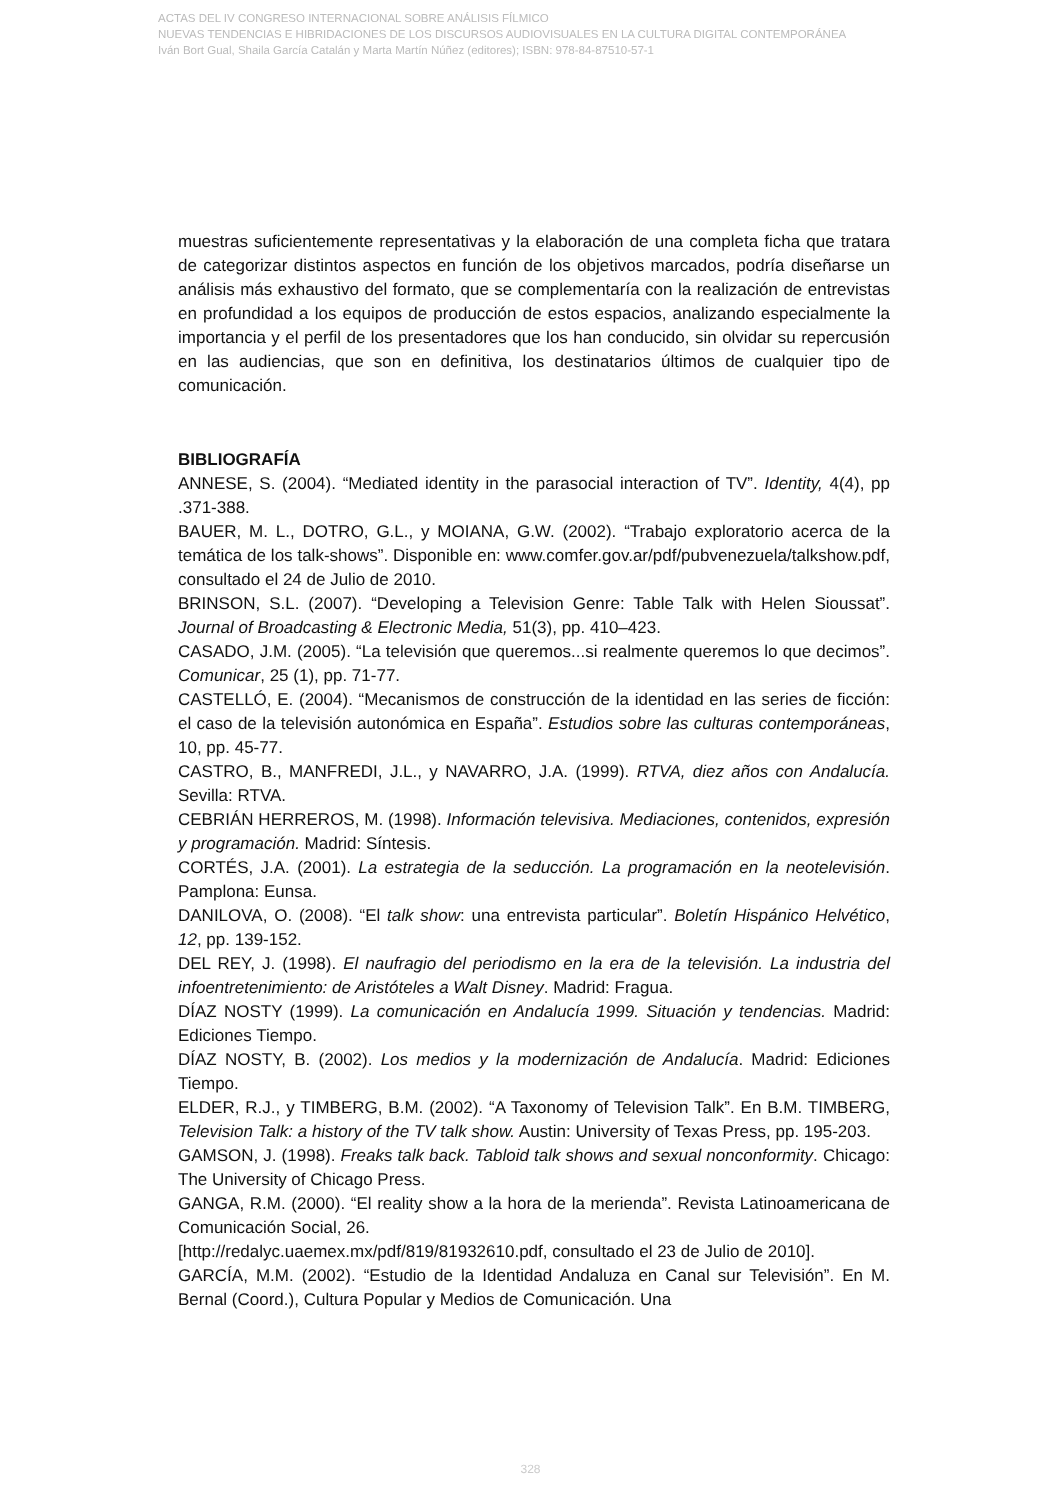ACTAS DEL IV CONGRESO INTERNACIONAL SOBRE ANÁLISIS FÍLMICO
NUEVAS TENDENCIAS E HIBRIDACIONES DE LOS DISCURSOS AUDIOVISUALES EN LA CULTURA DIGITAL CONTEMPORÁNEA
Iván Bort Gual, Shaila García Catalán y Marta Martín Núñez (editores); ISBN: 978-84-87510-57-1
muestras suficientemente representativas y la elaboración de una completa ficha que tratara de categorizar distintos aspectos en función de los objetivos marcados, podría diseñarse un análisis más exhaustivo del formato, que se complementaría con la realización de entrevistas en profundidad a los equipos de producción de estos espacios, analizando especialmente la importancia y el perfil de los presentadores que los han conducido, sin olvidar su repercusión en las audiencias, que son en definitiva, los destinatarios últimos de cualquier tipo de comunicación.
BIBLIOGRAFÍA
ANNESE, S. (2004). “Mediated identity in the parasocial interaction of TV”. Identity, 4(4), pp .371-388.
BAUER, M. L., DOTRO, G.L., y MOIANA, G.W. (2002). “Trabajo exploratorio acerca de la temática de los talk-shows”. Disponible en: www.comfer.gov.ar/pdf/pubvenezuela/talkshow.pdf, consultado el 24 de Julio de 2010.
BRINSON, S.L. (2007). “Developing a Television Genre: Table Talk with Helen Sioussat”. Journal of Broadcasting & Electronic Media, 51(3), pp. 410–423.
CASADO, J.M. (2005). “La televisión que queremos...si realmente queremos lo que decimos”. Comunicar, 25 (1), pp. 71-77.
CASTELLÓ, E. (2004). “Mecanismos de construcción de la identidad en las series de ficción: el caso de la televisión autonómica en España”. Estudios sobre las culturas contemporáneas, 10, pp. 45-77.
CASTRO, B., MANFREDI, J.L., y NAVARRO, J.A. (1999). RTVA, diez años con Andalucía. Sevilla: RTVA.
CEBRIÁN HERREROS, M. (1998). Información televisiva. Mediaciones, contenidos, expresión y programación. Madrid: Síntesis.
CORTÉS, J.A. (2001). La estrategia de la seducción. La programación en la neotelevisión. Pamplona: Eunsa.
DANILOVA, O. (2008). “El talk show: una entrevista particular”. Boletín Hispánico Helvético, 12, pp. 139-152.
DEL REY, J. (1998). El naufragio del periodismo en la era de la televisión. La industria del infoentretenimiento: de Aristóteles a Walt Disney. Madrid: Fragua.
DÍAZ NOSTY (1999). La comunicación en Andalucía 1999. Situación y tendencias. Madrid: Ediciones Tiempo.
DÍAZ NOSTY, B. (2002). Los medios y la modernización de Andalucía. Madrid: Ediciones Tiempo.
ELDER, R.J., y TIMBERG, B.M. (2002). “A Taxonomy of Television Talk”. En B.M. TIMBERG, Television Talk: a history of the TV talk show. Austin: University of Texas Press, pp. 195-203.
GAMSON, J. (1998). Freaks talk back. Tabloid talk shows and sexual nonconformity. Chicago: The University of Chicago Press.
GANGA, R.M. (2000). “El reality show a la hora de la merienda”. Revista Latinoamericana de Comunicación Social, 26.
[http://redalyc.uaemex.mx/pdf/819/81932610.pdf, consultado el 23 de Julio de 2010].
GARCÍA, M.M. (2002). “Estudio de la Identidad Andaluza en Canal sur Televisión”. En M. Bernal (Coord.), Cultura Popular y Medios de Comunicación. Una
328